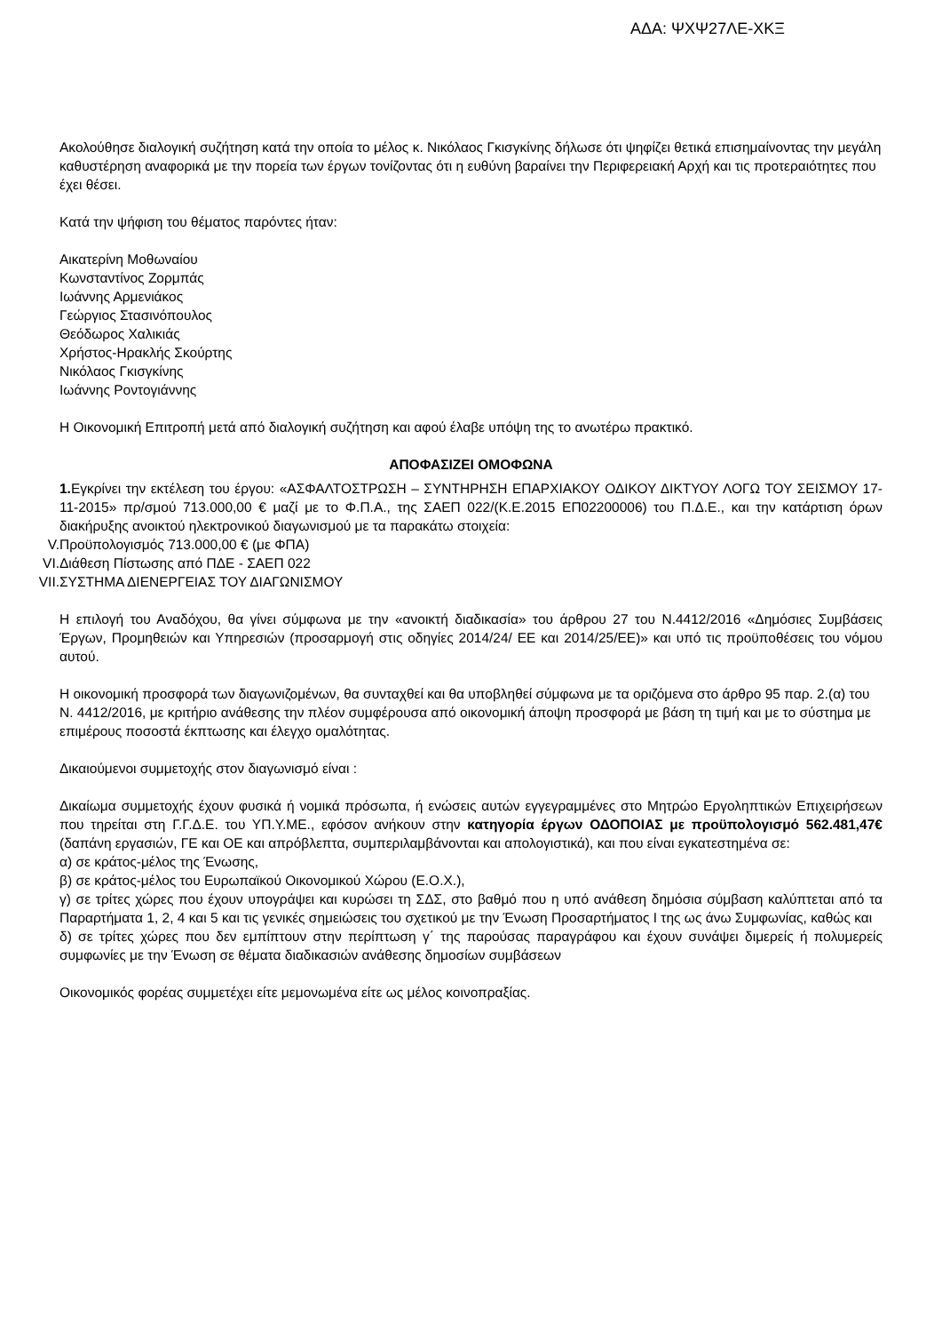ΑΔΑ: ΨΧΨ27ΛΕ-ΧΚΞ
Ακολούθησε διαλογική συζήτηση κατά την οποία το μέλος κ. Νικόλαος Γκισγκίνης δήλωσε ότι ψηφίζει θετικά επισημαίνοντας την μεγάλη καθυστέρηση αναφορικά με την πορεία των έργων τονίζοντας ότι η ευθύνη βαραίνει την Περιφερειακή Αρχή και τις προτεραιότητες που έχει θέσει.
Κατά την ψήφιση του θέματος παρόντες ήταν:
Αικατερίνη Μοθωναίου
Κωνσταντίνος Ζορμπάς
Ιωάννης Αρμενιάκος
Γεώργιος Στασινόπουλος
Θεόδωρος Χαλικιάς
Χρήστος-Ηρακλής Σκούρτης
Νικόλαος Γκισγκίνης
Ιωάννης Ροντογιάννης
Η Οικονομική Επιτροπή μετά από διαλογική συζήτηση και αφού έλαβε υπόψη της το ανωτέρω πρακτικό.
ΑΠΟΦΑΣΙΖΕΙ ΟΜΟΦΩΝΑ
1. Εγκρίνει την εκτέλεση του έργου: «ΑΣΦΑΛΤΟΣΤΡΩΣΗ – ΣΥΝΤΗΡΗΣΗ ΕΠΑΡΧΙΑΚΟΥ ΟΔΙΚΟΥ ΔΙΚΤΥΟΥ ΛΟΓΩ ΤΟΥ ΣΕΙΣΜΟΥ 17-11-2015» πρ/σμού 713.000,00 € μαζί με το Φ.Π.Α., της ΣΑΕΠ 022/(Κ.Ε.2015 ΕΠ02200006) του Π.Δ.Ε., και την κατάρτιση όρων διακήρυξης ανοικτού ηλεκτρονικού διαγωνισμού με τα παρακάτω στοιχεία:
V. Προϋπολογισμός 713.000,00 € (με ΦΠΑ)
VI. Διάθεση Πίστωσης από ΠΔΕ - ΣΑΕΠ 022
VII. ΣΥΣΤΗΜΑ ΔΙΕΝΕΡΓΕΙΑΣ ΤΟΥ ΔΙΑΓΩΝΙΣΜΟΥ
Η επιλογή του Αναδόχου, θα γίνει σύμφωνα με την «ανοικτή διαδικασία» του άρθρου 27 του Ν.4412/2016 «Δημόσιες Συμβάσεις Έργων, Προμηθειών και Υπηρεσιών (προσαρμογή στις οδηγίες 2014/24/ ΕΕ και 2014/25/ΕΕ)» και υπό τις προϋποθέσεις του νόμου αυτού.
Η οικονομική προσφορά των διαγωνιζομένων, θα συνταχθεί και θα υποβληθεί σύμφωνα με τα οριζόμενα στο άρθρο 95 παρ. 2.(α) του Ν. 4412/2016, με κριτήριο ανάθεσης την πλέον συμφέρουσα από οικονομική άποψη προσφορά με βάση τη τιμή και με το σύστημα με επιμέρους ποσοστά έκπτωσης και έλεγχο ομαλότητας.
Δικαιούμενοι συμμετοχής στον διαγωνισμό είναι :
Δικαίωμα συμμετοχής έχουν φυσικά ή νομικά πρόσωπα, ή ενώσεις αυτών εγγεγραμμένες στο Μητρώο Εργοληπτικών Επιχειρήσεων που τηρείται στη Γ.Γ.Δ.Ε. του ΥΠ.Υ.ΜΕ., εφόσον ανήκουν στην κατηγορία έργων ΟΔΟΠΟΙΑΣ με προϋπολογισμό 562.481,47€ (δαπάνη εργασιών, ΓΕ και ΟΕ και απρόβλεπτα, συμπεριλαμβάνονται και απολογιστικά), και που είναι εγκατεστημένα σε:
α) σε κράτος-μέλος της Ένωσης,
β) σε κράτος-μέλος του Ευρωπαϊκού Οικονομικού Χώρου (Ε.Ο.Χ.),
γ) σε τρίτες χώρες που έχουν υπογράψει και κυρώσει τη ΣΔΣ, στο βαθμό που η υπό ανάθεση δημόσια σύμβαση καλύπτεται από τα Παραρτήματα 1, 2, 4 και 5 και τις γενικές σημειώσεις του σχετικού με την Ένωση Προσαρτήματος Ι της ως άνω Συμφωνίας, καθώς και
δ) σε τρίτες χώρες που δεν εμπίπτουν στην περίπτωση γ΄ της παρούσας παραγράφου και έχουν συνάψει διμερείς ή πολυμερείς συμφωνίες με την Ένωση σε θέματα διαδικασιών ανάθεσης δημοσίων συμβάσεων
Οικονομικός φορέας συμμετέχει είτε μεμονωμένα είτε ως μέλος κοινοπραξίας.